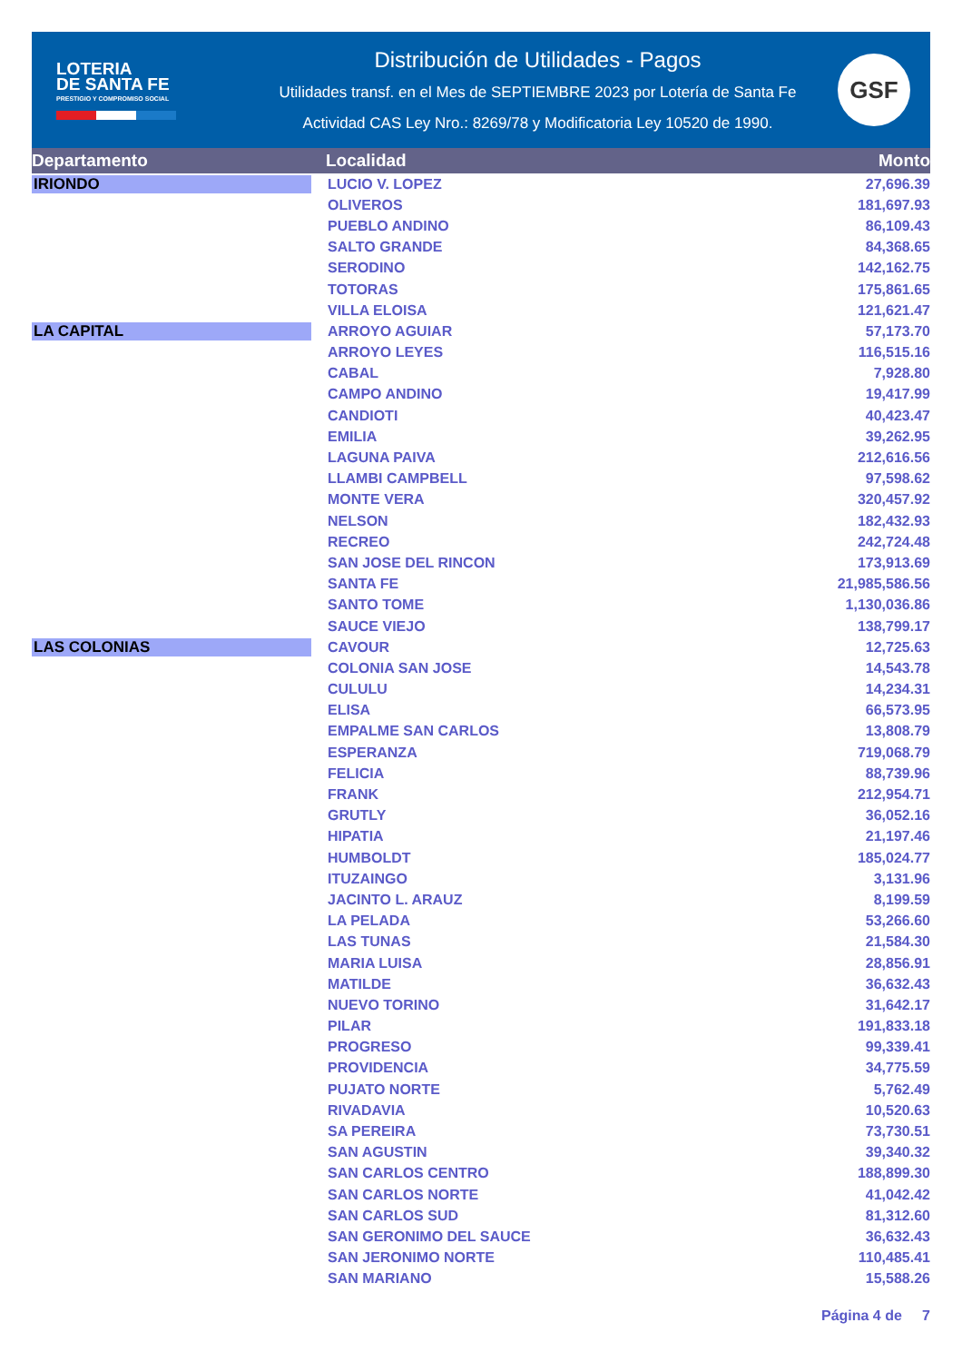LOTERIA
DE SANTA FE
PRESTIGIO Y COMPROMISO SOCIAL
Distribución de Utilidades - Pagos
Utilidades transf. en el Mes de SEPTIEMBRE 2023 por Lotería de Santa Fe
Actividad CAS Ley Nro.: 8269/78 y Modificatoria Ley 10520 de 1990.
GSF
| Departamento | Localidad | Monto |
| --- | --- | --- |
| IRIONDO | LUCIO V. LOPEZ | 27,696.39 |
| | OLIVEROS | 181,697.93 |
| | PUEBLO ANDINO | 86,109.43 |
| | SALTO GRANDE | 84,368.65 |
| | SERODINO | 142,162.75 |
| | TOTORAS | 175,861.65 |
| | VILLA ELOISA | 121,621.47 |
| LA CAPITAL | ARROYO AGUIAR | 57,173.70 |
| | ARROYO LEYES | 116,515.16 |
| | CABAL | 7,928.80 |
| | CAMPO ANDINO | 19,417.99 |
| | CANDIOTI | 40,423.47 |
| | EMILIA | 39,262.95 |
| | LAGUNA PAIVA | 212,616.56 |
| | LLAMBI CAMPBELL | 97,598.62 |
| | MONTE VERA | 320,457.92 |
| | NELSON | 182,432.93 |
| | RECREO | 242,724.48 |
| | SAN JOSE DEL RINCON | 173,913.69 |
| | SANTA FE | 21,985,586.56 |
| | SANTO TOME | 1,130,036.86 |
| | SAUCE VIEJO | 138,799.17 |
| LAS COLONIAS | CAVOUR | 12,725.63 |
| | COLONIA SAN JOSE | 14,543.78 |
| | CULULU | 14,234.31 |
| | ELISA | 66,573.95 |
| | EMPALME SAN CARLOS | 13,808.79 |
| | ESPERANZA | 719,068.79 |
| | FELICIA | 88,739.96 |
| | FRANK | 212,954.71 |
| | GRUTLY | 36,052.16 |
| | HIPATIA | 21,197.46 |
| | HUMBOLDT | 185,024.77 |
| | ITUZAINGO | 3,131.96 |
| | JACINTO L. ARAUZ | 8,199.59 |
| | LA PELADA | 53,266.60 |
| | LAS TUNAS | 21,584.30 |
| | MARIA LUISA | 28,856.91 |
| | MATILDE | 36,632.43 |
| | NUEVO TORINO | 31,642.17 |
| | PILAR | 191,833.18 |
| | PROGRESO | 99,339.41 |
| | PROVIDENCIA | 34,775.59 |
| | PUJATO NORTE | 5,762.49 |
| | RIVADAVIA | 10,520.63 |
| | SA PEREIRA | 73,730.51 |
| | SAN AGUSTIN | 39,340.32 |
| | SAN CARLOS CENTRO | 188,899.30 |
| | SAN CARLOS NORTE | 41,042.42 |
| | SAN CARLOS SUD | 81,312.60 |
| | SAN GERONIMO DEL SAUCE | 36,632.43 |
| | SAN JERONIMO NORTE | 110,485.41 |
| | SAN MARIANO | 15,588.26 |
Página 4 de 7